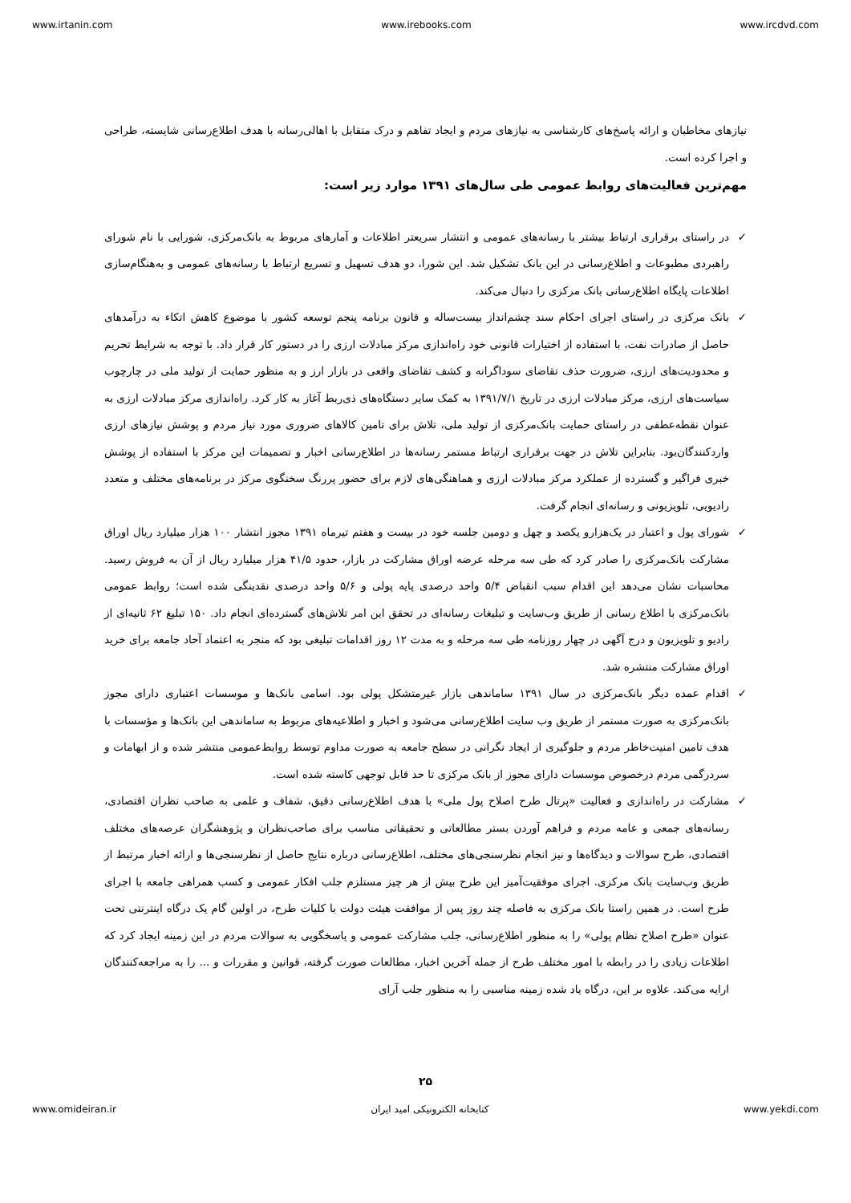www.irtanin.com www.irebooks.com www.ircdvd.com
نیازهای مخاطبان و ارائه پاسخ‌های کارشناسی به نیازهای مردم و ایجاد تفاهم و درک متقابل با اهالی‌رسانه با هدف اطلاع‌رسانی شایسته، طراحی و اجرا کرده است.
مهم‌ترین فعالیت‌های روابط عمومی طی سال‌های ۱۳۹۱ موارد زیر است:
✓ در راستای برقراری ارتباط بیشتر با رسانه‌های عمومی و انتشار سریعتر اطلاعات و آمارهای مربوط به بانک‌مرکزی، شورایی با نام شورای راهبردی مطبوعات و اطلاع‌رسانی در این بانک تشکیل شد. این شورا، دو هدف تسهیل و تسریع ارتباط با رسانه‌های عمومی و به‌هنگام‌سازی اطلاعات پایگاه اطلاع‌رسانی بانک مرکزی را دنبال می‌کند.
✓ بانک مرکزی در راستای اجرای احکام سند چشم‌انداز بیست‌ساله و قانون برنامه پنجم توسعه کشور با موضوع کاهش اتکاء به درآمدهای حاصل از صادرات نفت، با استفاده از اختیارات قانونی خود راه‌اندازی مرکز مبادلات ارزی را در دستور کار قرار داد. با توجه به شرایط تحریم و محدودیت‌های ارزی، ضرورت حذف تقاضای سوداگرانه و کشف تقاضای واقعی در بازار ارز و به منظور حمایت از تولید ملی در چارچوب سیاست‌های ارزی، مرکز مبادلات ارزی در تاریخ ۱۳۹۱/۷/۱ به کمک سایر دستگاه‌های ذی‌ربط آغاز به کار کرد. راه‌اندازی مرکز مبادلات ارزی به عنوان نقطه‌عطفی در راستای حمایت بانک‌مرکزی از تولید ملی، تلاش برای تامین کالاهای ضروری مورد نیاز مردم و پوشش نیازهای ارزی واردکنندگان‌بود. بنابراین تلاش در جهت برقراری ارتباط مستمر رسانه‌ها در اطلاع‌رسانی اخبار و تصمیمات این مرکز با استفاده از پوشش خبری فراگیر و گسترده از عملکرد مرکز مبادلات ارزی و هماهنگی‌های لازم برای حضور پررنگ سخنگوی مرکز در برنامه‌های مختلف و متعدد رادیویی، تلویزیونی و رسانه‌ای انجام گرفت.
✓ شورای پول و اعتبار در یک‌هزارو یکصد و چهل و دومین جلسه خود در بیست و هفتم تیرماه ۱۳۹۱ مجوز انتشار ۱۰۰ هزار میلیارد ریال اوراق مشارکت بانک‌مرکزی را صادر کرد که طی سه مرحله عرضه اوراق مشارکت در بازار، حدود ۴۱/۵ هزار میلیارد ریال از آن به فروش رسید. محاسبات نشان می‌دهد این اقدام سبب انقباض ۵/۴ واحد درصدی پایه پولی و ۵/۶ واحد درصدی نقدینگی شده است؛ روابط عمومی بانک‌مرکزی با اطلاع رسانی از طریق وب‌سایت و تبلیغات رسانه‌ای در تحقق این امر تلاش‌های گسترده‌ای انجام داد. ۱۵۰ تبلیغ ۶۲ ثانیه‌ای از رادیو و تلویزیون و درج آگهی در چهار روزنامه طی سه مرحله و به مدت ۱۲ روز اقدامات تبلیغی بود که منجر به اعتماد آحاد جامعه برای خرید اوراق مشارکت منتشره شد.
✓ اقدام عمده دیگر بانک‌مرکزی در سال ۱۳۹۱ ساماندهی بازار غیرمتشکل پولی بود. اسامی بانک‌ها و موسسات اعتباری دارای مجوز بانک‌مرکزی به صورت مستمر از طریق وب سایت اطلاع‌رسانی می‌شود و اخبار و اطلاعیه‌های مربوط به ساماندهی این بانک‌ها و مؤسسات با هدف تامین امنیت‌خاطر مردم و جلوگیری از ایجاد نگرانی در سطح جامعه به صورت مداوم توسط روابط‌عمومی منتشر شده و از ابهامات و سردرگمی مردم درخصوص موسسات دارای مجوز از بانک مرکزی تا حد قابل توجهی کاسته شده است.
✓ مشارکت در راه‌اندازی و فعالیت «پرتال طرح اصلاح پول ملی» با هدف اطلاع‌رسانی دقیق، شفاف و علمی به صاحب نظران اقتصادی، رسانه‌های جمعی و عامه مردم و فراهم آوردن بستر مطالعاتی و تحقیقاتی مناسب برای صاحب‌نظران و پژوهشگران عرصه‌های مختلف اقتصادی، طرح سوالات و دیدگاه‌ها و نیز انجام نظرسنجی‌های مختلف، اطلاع‌رسانی درباره نتایج حاصل از نظرسنجی‌ها و ارائه اخبار مرتبط از طریق وب‌سایت بانک مرکزی. اجرای موفقیت‌آمیز این طرح بیش از هر چیز مستلزم جلب افکار عمومی و کسب همراهی جامعه با اجرای طرح است. در همین راستا بانک مرکزی به فاصله چند روز پس از موافقت هیئت دولت با کلیات طرح، در اولین گام یک درگاه اینترنتی تحت عنوان «طرح اصلاح نظام پولی» را به منظور اطلاع‌رسانی، جلب مشارکت عمومی و پاسخگویی به سوالات مردم در این زمینه ایجاد کرد که اطلاعات زیادی را در رابطه با امور مختلف طرح از جمله آخرین اخبار، مطالعات صورت گرفته، قوانین و مقررات و ... را به مراجعه‌کنندگان ارایه می‌کند. علاوه بر این، درگاه یاد شده زمینه مناسبی را به منظور جلب آرای
۲۵
www.omideiran.ir کتابخانه الکترونیکی امید ایران www.yekdi.com